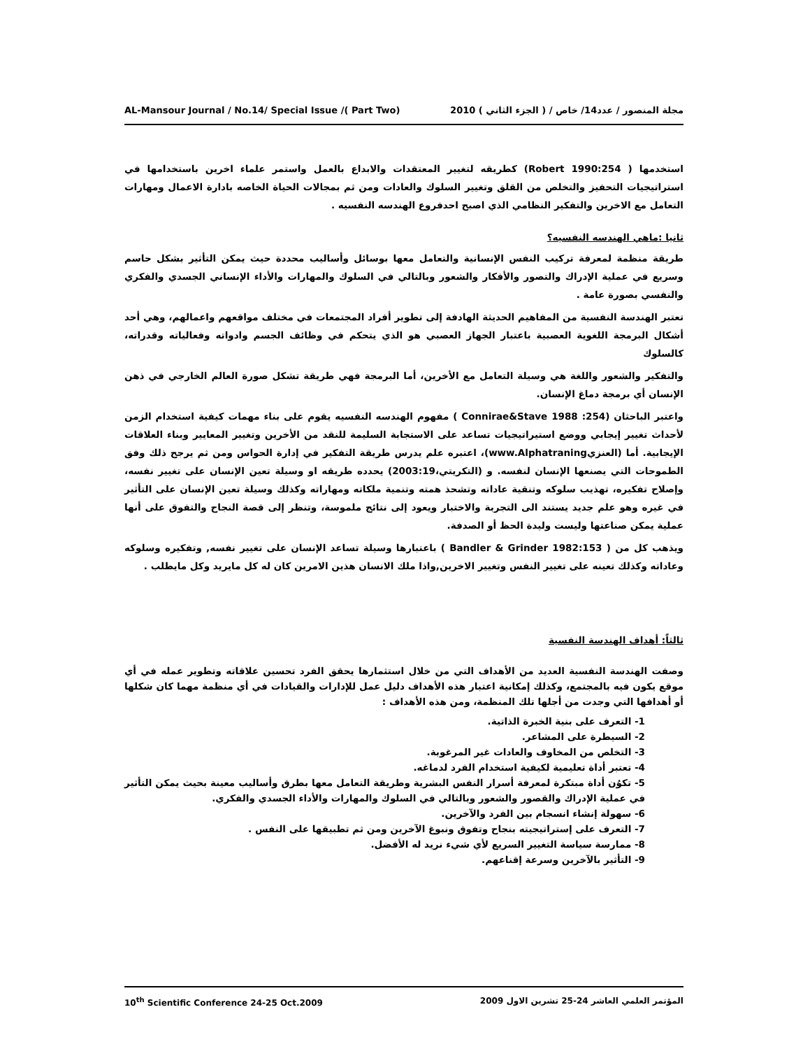AL-Mansour Journal / No.14/ Special Issue /( Part Two) مجلة المنصور / عدد14/ خاص / ( الجزء الثاني ) 2010
استخدمها ( Robert 1990:254) كطريقه لتغيير المعتقدات والابداع بالعمل واستمر علماء اخرين باستخدامها في استراتيجيات التحفيز والتخلص من القلق وتغيير السلوك والعادات ومن ثم بمجالات الحياة الخاصه بادارة الاعمال ومهارات التعامل مع الاخرين والتفكير النظامي الذي اصبح احدفروع الهندسه النفسيه .
ثانيا :ماهي الهندسه النفسيه؟
طريقة منظمة لمعرفة تركيب النفس الإنسانية والتعامل معها بوسائل وأساليب محددة حيث يمكن التأثير بشكل حاسم وسريع في عملية الإدراك والتصور والأفكار والشعور وبالتالي في السلوك والمهارات والأداء الإنساني الجسدي والفكري والنفسي بصورة عامة .
تعتبر الهندسة النفسية من المفاهيم الحديثة الهادفة إلى تطوير أفراد المجتمعات في مختلف مواقعهم واعمالهم، وهي أحد أشكال البرمجة اللغوية العصبية باعتبار الجهاز العصبي هو الذي يتحكم في وظائف الجسم وادواته وفعالياته وقدراته، كالسلوك
والتفكير والشعور واللغة هي وسيلة التعامل مع الأخرين، أما البرمجة فهي طريقة تشكل صورة العالم الخارجي في ذهن الإنسان أي برمجة دماغ الإنسان.
واعتبر الباحثان (Connirae&Stave 1988 :254 ) مفهوم الهندسه النفسيه يقوم على بناء مهمات كيفية استخدام الزمن لأحداث تغيير إيجابي ووضع استيراتيجيات تساعد على الاستجابة السليمة للنقد من الأخرين وتغيير المعايير وبناء العلاقات الإيجابية. أما (العنزيwww.Alphatraning)، اعتبره علم يدرس طريقة التفكير في إدارة الحواس ومن ثم يرجح ذلك وفق الطموحات التي يصنعها الإنسان لنفسه. و (التكريتي،2003:19) يحدده طريقه او وسيلة تعين الإنسان على تغيير نفسه، وإصلاح تفكيره، تهذيب سلوكه وتنقية عاداته وتشحذ همته وتنمية ملكاته ومهاراته وكذلك وسيلة تعين الإنسان على التأثير في غيره وهو علم جديد يستند الى التجربة والاختبار ويعود إلى نتائج ملموسة، وتنظر إلى قصة النجاح والتفوق على أنها عملية يمكن صناعتها وليست وليدة الحظ أو الصدفة.
ويذهب كل من ( Bandler & Grinder 1982:153 ) باعتبارها وسيلة تساعد الإنسان على تغيير نفسه, وتفكيره وسلوكه وعاداته وكذلك تعينه على تغيير النفس وتغيير الاخرين,واذا ملك الانسان هذين الامرين كان له كل مايريد وكل مايطلب .
ثالثاً: أهداف الهندسة النفسية
وصفت الهندسة النفسية العديد من الأهداف التي من خلال استثمارها يحقق الفرد تحسين علاقاته وتطوير عمله في أي موقع يكون فيه بالمجتمع، وكذلك إمكانية اعتبار هذه الأهداف دليل عمل للإدارات والقيادات في أي منظمة مهما كان شكلها أو أهدافها التي وجدت من أجلها تلك المنظمة، ومن هذه الأهداف :
1- التعرف على بنية الخبرة الذاتية.
2- السيطرة على المشاعر.
3- التخلص من المخاوف والعادات غير المرغوبة.
4- تعتبر أداة تعليمية لكيفية استخدام الفرد لدماغه.
5- تكوُن أداة مبتكرة لمعرفة أسرار النفس البشرية وطريقة التعامل معها بطرق وأساليب معينة بحيث يمكن التأثير في عملية الإدراك والقصور والشعور وبالتالي في السلوك والمهارات والأداء الجسدي والفكري.
6- سهولة إنشاء انسجام بين الفرد والآخرين.
7- التعرف على إستراتيجيته بنجاح وتفوق ونبوغ الآخرين ومن ثم تطبيقها على النفس .
8- ممارسة سياسة التغيير السريع لأي شيء نريد له الأفضل.
9- التأثير بالآخرين وسرعة إقناعهم.
10<sup>th</sup> Scientific Conference 24-25 Oct.2009 المؤتمر العلمي العاشر 24-25 تشرين الاول 2009